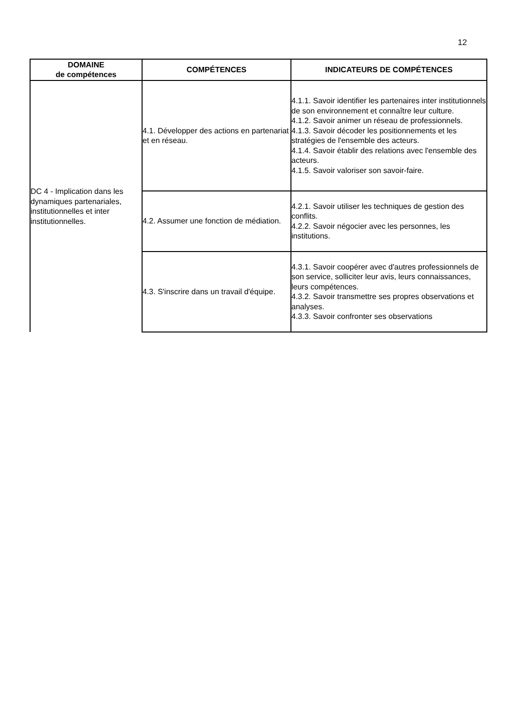12
| DOMAINE de compétences | COMPÉTENCES | INDICATEURS DE COMPÉTENCES |
| --- | --- | --- |
| DC 4 - Implication dans les dynamiques partenariales, institutionnelles et inter institutionnelles. | 4.1. Développer des actions en partenariat et en réseau. | 4.1.1. Savoir identifier les partenaires inter institutionnels de son environnement et connaître leur culture. 4.1.2. Savoir animer un réseau de professionnels. 4.1.3. Savoir décoder les positionnements et les stratégies de l'ensemble des acteurs. 4.1.4. Savoir établir des relations avec l'ensemble des acteurs. 4.1.5. Savoir valoriser son savoir-faire. |
| | 4.2. Assumer une fonction de médiation. | 4.2.1. Savoir utiliser les techniques de gestion des conflits. 4.2.2. Savoir négocier avec les personnes, les institutions. |
| | 4.3. S'inscrire dans un travail d'équipe. | 4.3.1. Savoir coopérer avec d'autres professionnels de son service, solliciter leur avis, leurs connaissances, leurs compétences. 4.3.2. Savoir transmettre ses propres observations et analyses. 4.3.3. Savoir confronter ses observations |